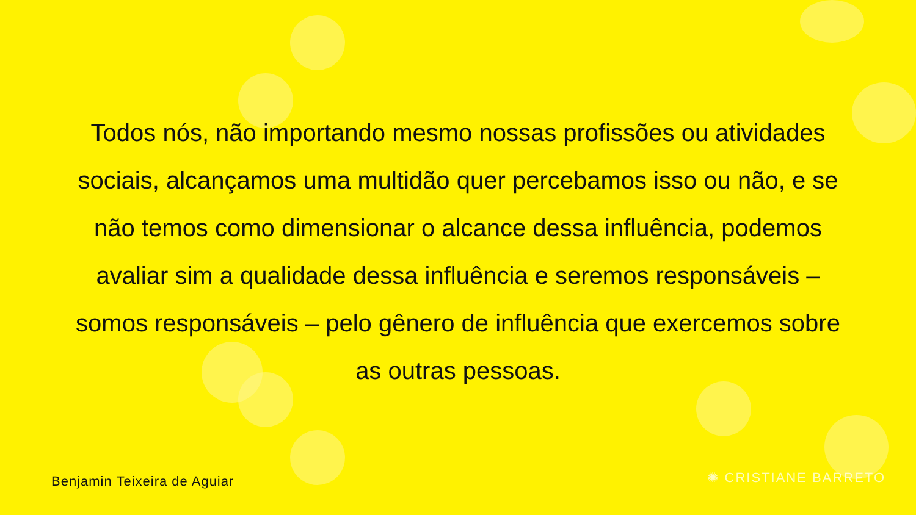Todos nós, não importando mesmo nossas profissões ou atividades sociais, alcançamos uma multidão quer percebamos isso ou não, e se não temos como dimensionar o alcance dessa influência, podemos avaliar sim a qualidade dessa influência e seremos responsáveis – somos responsáveis – pelo gênero de influência que exercemos sobre as outras pessoas.
Benjamin Teixeira de Aguiar ✺ CRISTIANE BARRETO